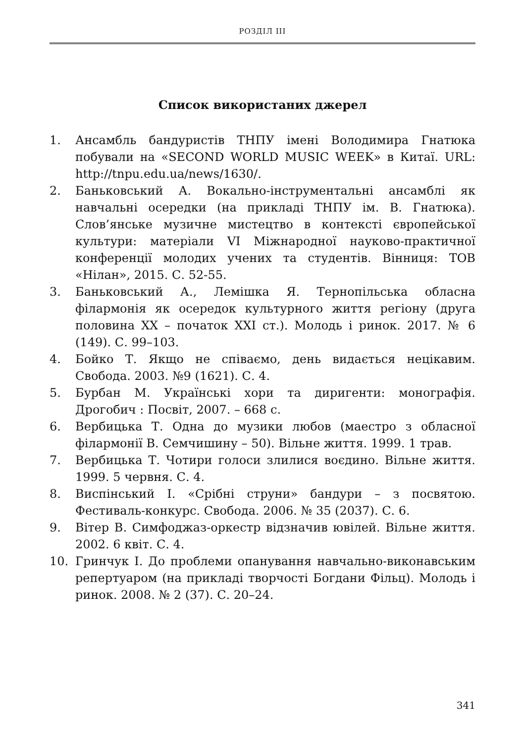РОЗДІЛ III
Список використаних джерел
1. Ансамбль бандуристів ТНПУ імені Володимира Гнатюка побували на «SECOND WORLD MUSIC WEEK» в Китаї. URL: http://tnpu.edu.ua/news/1630/.
2. Баньковський А. Вокально-інструментальні ансамблі як навчальні осередки (на прикладі ТНПУ ім. В. Гнатюка). Слов’янське музичне мистецтво в контексті європейської культури: матеріали VI Міжнародної науково-практичної конференції молодих учених та студентів. Вінниця: ТОВ «Нілан», 2015. С. 52-55.
3. Баньковський А., Лемішка Я. Тернопільська обласна філармонія як осередок культурного життя регіону (друга половина XX – початок XXI ст.). Молодь і ринок. 2017. № 6 (149). С. 99–103.
4. Бойко Т. Якщо не співаємо, день видається нецікавим. Свобода. 2003. №9 (1621). С. 4.
5. Бурбан М. Українські хори та диригенти: монографія. Дрогобич : Посвіт, 2007. – 668 с.
6. Вербицька Т. Одна до музики любов (маестро з обласної філармонії В. Семчишину – 50). Вільне життя. 1999. 1 трав.
7. Вербицька Т. Чотири голоси злилися воєдино. Вільне життя. 1999. 5 червня. С. 4.
8. Виспінський І. «Срібні струни» бандури – з посвятою. Фестиваль-конкурс. Свобода. 2006. № 35 (2037). С. 6.
9. Вітер В. Симфоджаз-оркестр відзначив ювілей. Вільне життя. 2002. 6 квіт. С. 4.
10. Гринчук І. До проблеми опанування навчально-виконавським репертуаром (на прикладі творчості Богдани Фільц). Молодь і ринок. 2008. № 2 (37). С. 20–24.
341